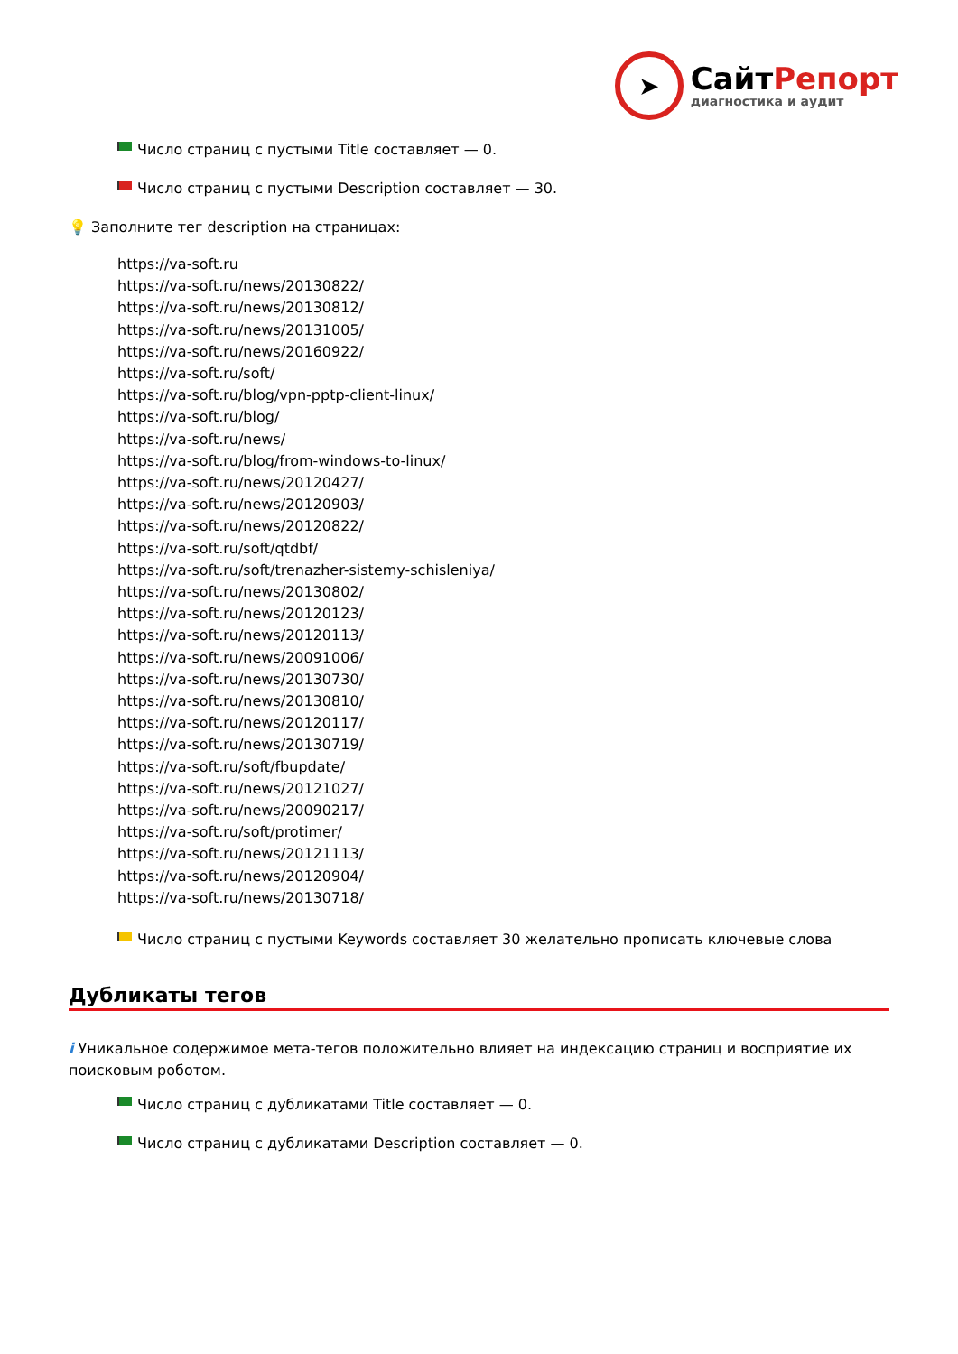➤
СайтРепорт
диагностика и аудит
Число страниц с пустыми Title составляет — 0.
Число страниц с пустыми Description составляет — 30.
💡 Заполните тег description на страницах:
https://va-soft.ru
https://va-soft.ru/news/20130822/
https://va-soft.ru/news/20130812/
https://va-soft.ru/news/20131005/
https://va-soft.ru/news/20160922/
https://va-soft.ru/soft/
https://va-soft.ru/blog/vpn-pptp-client-linux/
https://va-soft.ru/blog/
https://va-soft.ru/news/
https://va-soft.ru/blog/from-windows-to-linux/
https://va-soft.ru/news/20120427/
https://va-soft.ru/news/20120903/
https://va-soft.ru/news/20120822/
https://va-soft.ru/soft/qtdbf/
https://va-soft.ru/soft/trenazher-sistemy-schisleniya/
https://va-soft.ru/news/20130802/
https://va-soft.ru/news/20120123/
https://va-soft.ru/news/20120113/
https://va-soft.ru/news/20091006/
https://va-soft.ru/news/20130730/
https://va-soft.ru/news/20130810/
https://va-soft.ru/news/20120117/
https://va-soft.ru/news/20130719/
https://va-soft.ru/soft/fbupdate/
https://va-soft.ru/news/20121027/
https://va-soft.ru/news/20090217/
https://va-soft.ru/soft/protimer/
https://va-soft.ru/news/20121113/
https://va-soft.ru/news/20120904/
https://va-soft.ru/news/20130718/
Число страниц с пустыми Keywords составляет 30 желательно прописать ключевые слова
Дубликаты тегов
i Уникальное содержимое мета-тегов положительно влияет на индексацию страниц и восприятие их поисковым роботом.
Число страниц с дубликатами Title составляет — 0.
Число страниц с дубликатами Description составляет — 0.